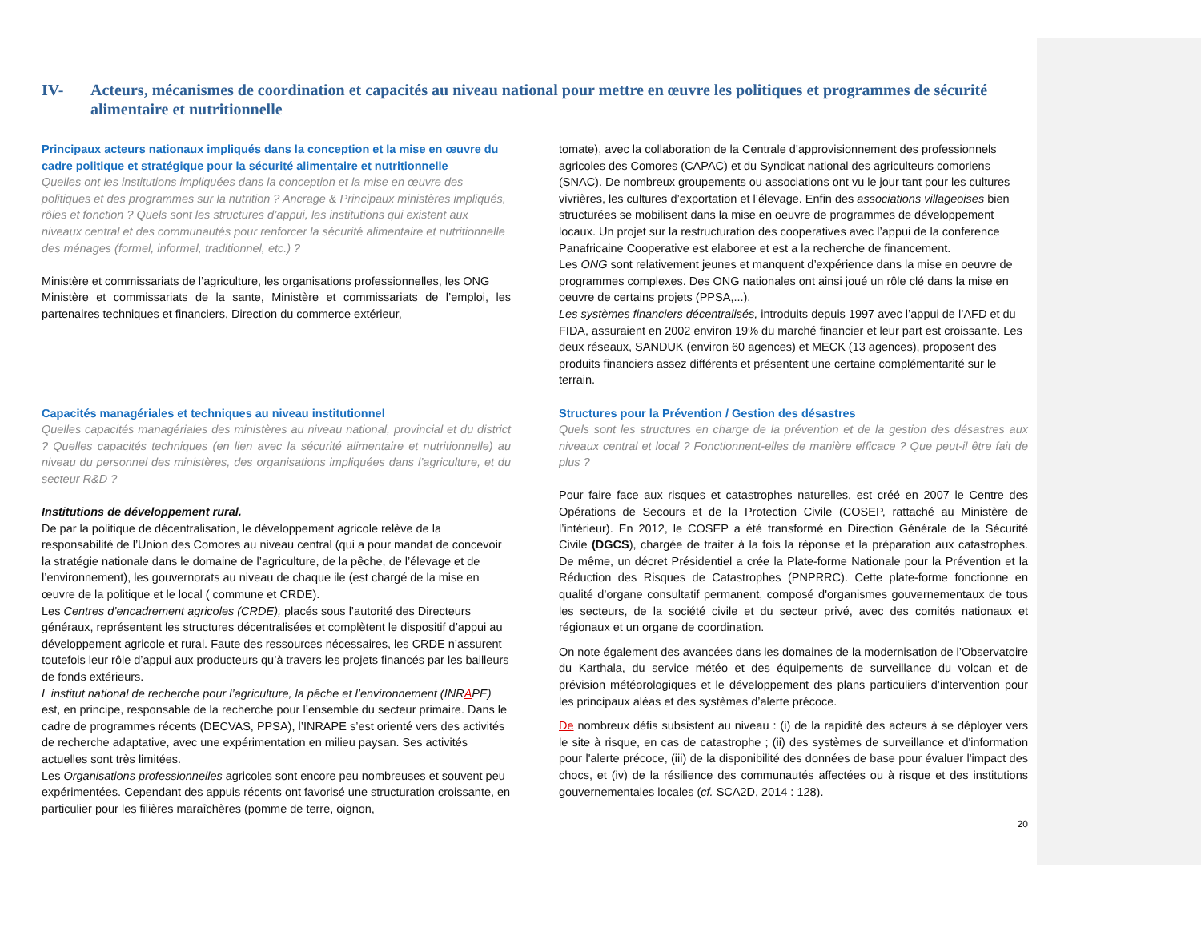IV- Acteurs, mécanismes de coordination et capacités au niveau national pour mettre en œuvre les politiques et programmes de sécurité alimentaire et nutritionnelle
Principaux acteurs nationaux impliqués dans la conception et la mise en œuvre du cadre politique et stratégique pour la sécurité alimentaire et nutritionnelle
Quelles ont les institutions impliquées dans la conception et la mise en œuvre des politiques et des programmes sur la nutrition ? Ancrage & Principaux ministères impliqués, rôles et fonction ? Quels sont les structures d’appui, les institutions qui existent aux niveaux central et des communautés pour renforcer la sécurité alimentaire et nutritionnelle des ménages (formel, informel, traditionnel, etc.) ?
Ministère et commissariats de l’agriculture, les organisations professionnelles, les ONG
Ministère et commissariats de la sante, Ministère et commissariats de l’emploi, les partenaires techniques et financiers, Direction du commerce extérieur,
Capacités managériales et techniques au niveau institutionnel
Quelles capacités managériales des ministères au niveau national, provincial et du district ? Quelles capacités techniques (en lien avec la sécurité alimentaire et nutritionnelle) au niveau du personnel des ministères, des organisations impliquées dans l’agriculture, et du secteur R&D ?
Institutions de développement rural.
De par la politique de décentralisation, le développement agricole relève de la responsabilité de l’Union des Comores au niveau central (qui a pour mandat de concevoir la stratégie nationale dans le domaine de l’agriculture, de la pêche, de l’élevage et de l’environnement), les gouvernorats au niveau de chaque ile (est chargé de la mise en œuvre de la politique et le local ( commune et CRDE).
Les Centres d’encadrement agricoles (CRDE), placés sous l’autorité des Directeurs généraux, représentent les structures décentralisées et complètent le dispositif d’appui au développement agricole et rural. Faute des ressources nécessaires, les CRDE n’assurent toutefois leur rôle d’appui aux producteurs qu’à travers les projets financés par les bailleurs de fonds extérieurs.
L institut national de recherche pour l’agriculture, la pêche et l’environnement (INRAPE) est, en principe, responsable de la recherche pour l’ensemble du secteur primaire. Dans le cadre de programmes récents (DECVAS, PPSA), l’INRAPE s’est orienté vers des activités de recherche adaptative, avec une expérimentation en milieu paysan. Ses activités actuelles sont très limitées.
Les Organisations professionnelles agricoles sont encore peu nombreuses et souvent peu expérimentées. Cependant des appuis récents ont favorisé une structuration croissante, en particulier pour les filières maraîchères (pomme de terre, oignon,
tomate), avec la collaboration de la Centrale d’approvisionnement des professionnels agricoles des Comores (CAPAC) et du Syndicat national des agriculteurs comoriens (SNAC). De nombreux groupements ou associations ont vu le jour tant pour les cultures vivrières, les cultures d’exportation et l’élevage. Enfin des associations villageoises bien structurées se mobilisent dans la mise en oeuvre de programmes de développement locaux. Un projet sur la restructuration des cooperatives avec l’appui de la conference Panafricaine Cooperative est elaboree et est a la recherche de financement.
Les ONG sont relativement jeunes et manquent d’expérience dans la mise en oeuvre de programmes complexes. Des ONG nationales ont ainsi joué un rôle clé dans la mise en oeuvre de certains projets (PPSA,...).
Les systèmes financiers décentralisés, introduits depuis 1997 avec l’appui de l’AFD et du FIDA, assuraient en 2002 environ 19% du marché financier et leur part est croissante. Les deux réseaux, SANDUK (environ 60 agences) et MECK (13 agences), proposent des produits financiers assez différents et présentent une certaine complémentarité sur le terrain.
Structures pour la Prévention / Gestion des désastres
Quels sont les structures en charge de la prévention et de la gestion des désastres aux niveaux central et local ? Fonctionnent-elles de manière efficace ? Que peut-il être fait de plus ?
Pour faire face aux risques et catastrophes naturelles, est créé en 2007 le Centre des Opérations de Secours et de la Protection Civile (COSEP, rattaché au Ministère de l’intérieur). En 2012, le COSEP a été transformé en Direction Générale de la Sécurité Civile (DGCS), chargée de traiter à la fois la réponse et la préparation aux catastrophes. De même, un décret Présidentiel a crée la Plate-forme Nationale pour la Prévention et la Réduction des Risques de Catastrophes (PNPRRC). Cette plate-forme fonctionne en qualité d’organe consultatif permanent, composé d'organismes gouvernementaux de tous les secteurs, de la société civile et du secteur privé, avec des comités nationaux et régionaux et un organe de coordination.
On note également des avancées dans les domaines de la modernisation de l’Observatoire du Karthala, du service météo et des équipements de surveillance du volcan et de prévision météorologiques et le développement des plans particuliers d’intervention pour les principaux aléas et des systèmes d’alerte précoce.
De nombreux défis subsistent au niveau : (i) de la rapidité des acteurs à se déployer vers le site à risque, en cas de catastrophe ; (ii) des systèmes de surveillance et d'information pour l'alerte précoce, (iii) de la disponibilité des données de base pour évaluer l'impact des chocs, et (iv) de la résilience des communautés affectées ou à risque et des institutions gouvernementales locales (cf. SCA2D, 2014 : 128).
20